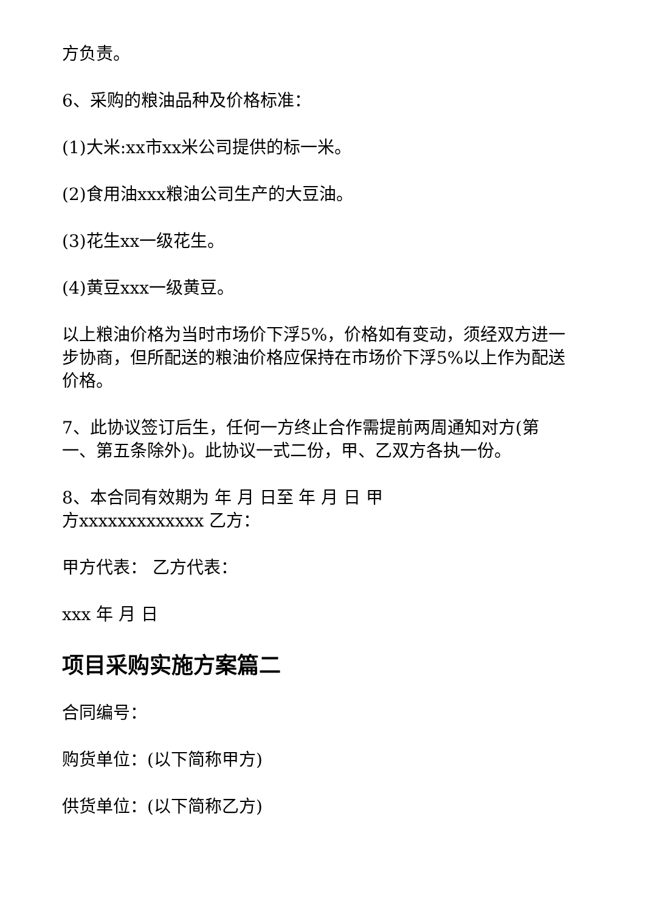方负责。
6、采购的粮油品种及价格标准：
(1)大米:xx市xx米公司提供的标一米。
(2)食用油xxx粮油公司生产的大豆油。
(3)花生xx一级花生。
(4)黄豆xxx一级黄豆。
以上粮油价格为当时市场价下浮5%，价格如有变动，须经双方进一步协商，但所配送的粮油价格应保持在市场价下浮5%以上作为配送价格。
7、此协议签订后生，任何一方终止合作需提前两周通知对方(第一、第五条除外)。此协议一式二份，甲、乙双方各执一份。
8、本合同有效期为 年 月 日至 年 月 日 甲
方xxxxxxxxxxxxx 乙方：
甲方代表： 乙方代表：
xxx 年 月 日
项目采购实施方案篇二
合同编号：
购货单位：(以下简称甲方)
供货单位：(以下简称乙方)